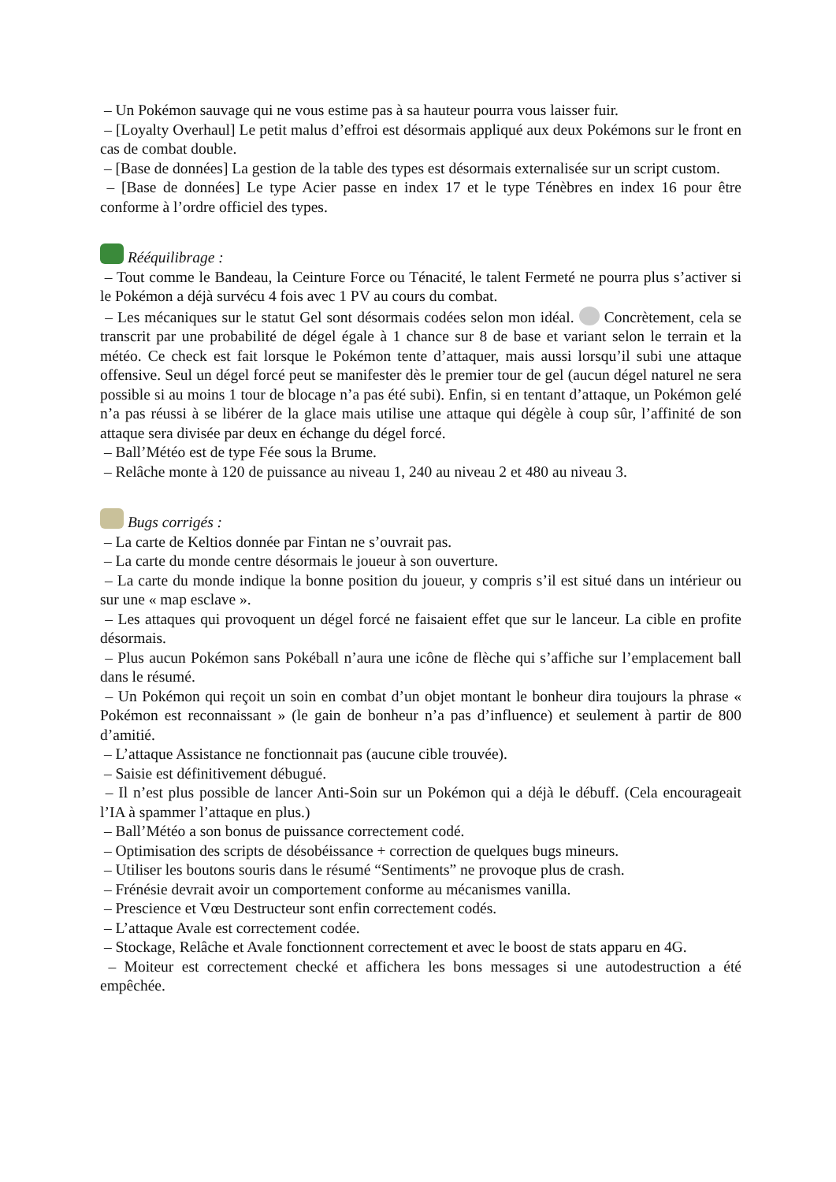– Un Pokémon sauvage qui ne vous estime pas à sa hauteur pourra vous laisser fuir.
– [Loyalty Overhaul] Le petit malus d’effroi est désormais appliqué aux deux Pokémons sur le front en cas de combat double.
– [Base de données] La gestion de la table des types est désormais externalisée sur un script custom.
– [Base de données] Le type Acier passe en index 17 et le type Ténèbres en index 16 pour être conforme à l’ordre officiel des types.
Rééquilibrage :
– Tout comme le Bandeau, la Ceinture Force ou Ténacité, le talent Fermeté ne pourra plus s’activer si le Pokémon a déjà survécu 4 fois avec 1 PV au cours du combat.
– Les mécaniques sur le statut Gel sont désormais codées selon mon idéal. Concrètement, cela se transcrit par une probabilité de dégel égale à 1 chance sur 8 de base et variant selon le terrain et la météo. Ce check est fait lorsque le Pokémon tente d’attaquer, mais aussi lorsqu’il subi une attaque offensive. Seul un dégel forcé peut se manifester dès le premier tour de gel (aucun dégel naturel ne sera possible si au moins 1 tour de blocage n’a pas été subi). Enfin, si en tentant d’attaque, un Pokémon gelé n’a pas réussi à se libérer de la glace mais utilise une attaque qui dégèle à coup sûr, l’affinité de son attaque sera divisée par deux en échange du dégel forcé.
– Ball’Météo est de type Fée sous la Brume.
– Relâche monte à 120 de puissance au niveau 1, 240 au niveau 2 et 480 au niveau 3.
Bugs corrigés :
– La carte de Keltios donnée par Fintan ne s’ouvrait pas.
– La carte du monde centre désormais le joueur à son ouverture.
– La carte du monde indique la bonne position du joueur, y compris s’il est situé dans un intérieur ou sur une « map esclave ».
– Les attaques qui provoquent un dégel forcé ne faisaient effet que sur le lanceur. La cible en profite désormais.
– Plus aucun Pokémon sans Pokéball n’aura une icône de flèche qui s’affiche sur l’emplacement ball dans le résumé.
– Un Pokémon qui reçoit un soin en combat d’un objet montant le bonheur dira toujours la phrase « Pokémon est reconnaissant » (le gain de bonheur n’a pas d’influence) et seulement à partir de 800 d’amitié.
– L’attaque Assistance ne fonctionnait pas (aucune cible trouvée).
– Saisie est définitivement débugué.
– Il n’est plus possible de lancer Anti-Soin sur un Pokémon qui a déjà le débuff. (Cela encourageait l’IA à spammer l’attaque en plus.)
– Ball’Météo a son bonus de puissance correctement codé.
– Optimisation des scripts de désobéissance + correction de quelques bugs mineurs.
– Utiliser les boutons souris dans le résumé “Sentiments” ne provoque plus de crash.
– Frénésie devrait avoir un comportement conforme au mécanismes vanilla.
– Prescience et Vœu Destructeur sont enfin correctement codés.
– L’attaque Avale est correctement codée.
– Stockage, Relâche et Avale fonctionnent correctement et avec le boost de stats apparu en 4G.
– Moiteur est correctement checké et affichera les bons messages si une autodestruction a été empêchée.